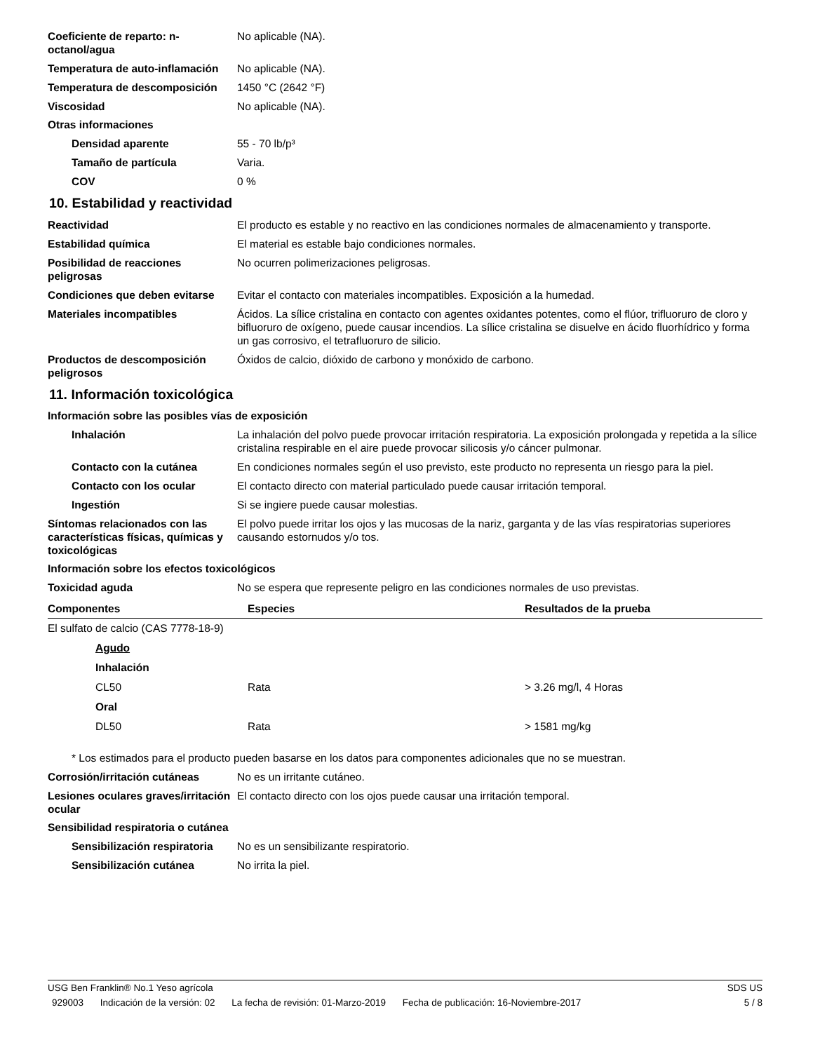Coeficiente de reparto: n-octanol/agua
No aplicable (NA).
Temperatura de auto-inflamación
No aplicable (NA).
Temperatura de descomposición 1450 °C (2642 °F)
Viscosidad No aplicable (NA).
Otras informaciones
Densidad aparente 55 - 70 lb/p³
Tamaño de partícula Varia.
COV 0 %
10. Estabilidad y reactividad
Reactividad El producto es estable y no reactivo en las condiciones normales de almacenamiento y transporte.
Estabilidad química El material es estable bajo condiciones normales.
Posibilidad de reacciones peligrosas
No ocurren polimerizaciones peligrosas.
Condiciones que deben evitarse
Evitar el contacto con materiales incompatibles. Exposición a la humedad.
Materiales incompatibles Ácidos. La sílice cristalina en contacto con agentes oxidantes potentes, como el flúor, trifluoruro de cloro y bifluoruro de oxígeno, puede causar incendios. La sílice cristalina se disuelve en ácido fluorhídrico y forma un gas corrosivo, el tetrafluoruro de silicio.
Productos de descomposición peligrosos
Óxidos de calcio, dióxido de carbono y monóxido de carbono.
11. Información toxicológica
Información sobre las posibles vías de exposición
Inhalación La inhalación del polvo puede provocar irritación respiratoria. La exposición prolongada y repetida a la sílice cristalina respirable en el aire puede provocar silicosis y/o cáncer pulmonar.
Contacto con la cutánea En condiciones normales según el uso previsto, este producto no representa un riesgo para la piel.
Contacto con los ocular El contacto directo con material particulado puede causar irritación temporal.
Ingestión Si se ingiere puede causar molestias.
Síntomas relacionados con las características físicas, químicas y toxicológicas
El polvo puede irritar los ojos y las mucosas de la nariz, garganta y de las vías respiratorias superiores causando estornudos y/o tos.
Información sobre los efectos toxicológicos
Toxicidad aguda No se espera que represente peligro en las condiciones normales de uso previstas.
| Componentes | Especies | Resultados de la prueba |
| --- | --- | --- |
| El sulfato de calcio (CAS 7778-18-9) | | |
| Agudo | | |
| Inhalación | | |
| CL50 | Rata | > 3.26 mg/l, 4 Horas |
| Oral | | |
| DL50 | Rata | > 1581 mg/kg |
* Los estimados para el producto pueden basarse en los datos para componentes adicionales que no se muestran.
Corrosión/irritación cutáneas No es un irritante cutáneo.
Lesiones oculares graves/irritación ocular
El contacto directo con los ojos puede causar una irritación temporal.
Sensibilidad respiratoria o cutánea
Sensibilización respiratoria
No es un sensibilizante respiratorio.
Sensibilización cutánea No irrita la piel.
USG Ben Franklin® No.1 Yeso agrícola SDS US
929003 Indicación de la versión: 02 La fecha de revisión: 01-Marzo-2019 Fecha de publicación: 16-Noviembre-2017
5 / 8